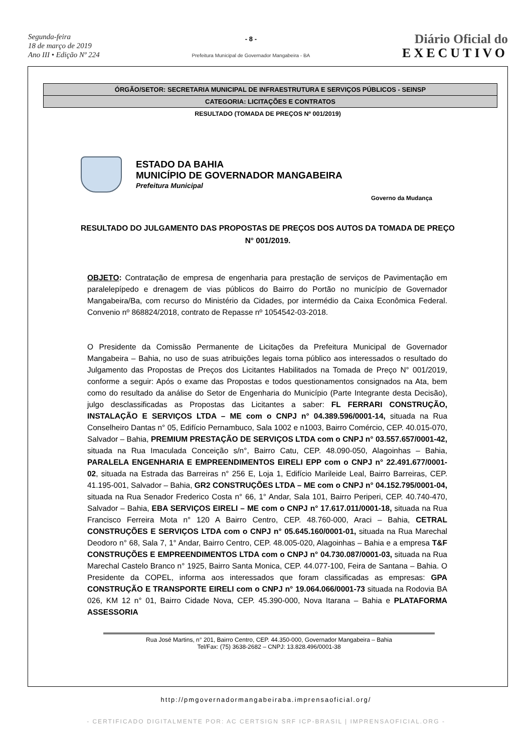Segunda-feira
18 de março de 2019
Ano III • Edição Nº 224
- 8 -
Prefeitura Municipal de Governador Mangabeira - BA
Diário Oficial do
EXECUTIVO
ÓRGÃO/SETOR: SECRETARIA MUNICIPAL DE INFRAESTRUTURA E SERVIÇOS PÚBLICOS - SEINSP
CATEGORIA: LICITAÇÕES E CONTRATOS
RESULTADO (TOMADA DE PREÇOS Nº 001/2019)
ESTADO DA BAHIA
MUNICÍPIO DE GOVERNADOR MANGABEIRA
Prefeitura Municipal
Governo da Mudança
RESULTADO DO JULGAMENTO DAS PROPOSTAS DE PREÇOS DOS AUTOS DA TOMADA DE PREÇO N° 001/2019.
OBJETO: Contratação de empresa de engenharia para prestação de serviços de Pavimentação em paralelepípedo e drenagem de vias públicos do Bairro do Portão no município de Governador Mangabeira/Ba, com recurso do Ministério da Cidades, por intermédio da Caixa Econômica Federal. Convenio nº 868824/2018, contrato de Repasse nº 1054542-03-2018.
O Presidente da Comissão Permanente de Licitações da Prefeitura Municipal de Governador Mangabeira – Bahia, no uso de suas atribuições legais torna público aos interessados o resultado do Julgamento das Propostas de Preços dos Licitantes Habilitados na Tomada de Preço N° 001/2019, conforme a seguir: Após o exame das Propostas e todos questionamentos consignados na Ata, bem como do resultado da análise do Setor de Engenharia do Município (Parte Integrante desta Decisão), julgo desclassificadas as Propostas das Licitantes a saber: FL FERRARI CONSTRUÇÃO, INSTALAÇÃO E SERVIÇOS LTDA – ME com o CNPJ n° 04.389.596/0001-14, situada na Rua Conselheiro Dantas n° 05, Edifício Pernambuco, Sala 1002 e n1003, Bairro Comércio, CEP. 40.015-070, Salvador – Bahia, PREMIUM PRESTAÇÃO DE SERVIÇOS LTDA com o CNPJ n° 03.557.657/0001-42, situada na Rua Imaculada Conceição s/n°, Bairro Catu, CEP. 48.090-050, Alagoinhas – Bahia, PARALELA ENGENHARIA E EMPREENDIMENTOS EIRELI EPP com o CNPJ n° 22.491.677/0001-02, situada na Estrada das Barreiras n° 256 E, Loja 1, Edifício Marileide Leal, Bairro Barreiras, CEP. 41.195-001, Salvador – Bahia, GR2 CONSTRUÇÕES LTDA – ME com o CNPJ n° 04.152.795/0001-04, situada na Rua Senador Frederico Costa n° 66, 1° Andar, Sala 101, Bairro Periperi, CEP. 40.740-470, Salvador – Bahia, EBA SERVIÇOS EIRELI – ME com o CNPJ n° 17.617.011/0001-18, situada na Rua Francisco Ferreira Mota n° 120 A Bairro Centro, CEP. 48.760-000, Araci – Bahia, CETRAL CONSTRUÇÕES E SERVIÇOS LTDA com o CNPJ n° 05.645.160/0001-01, situada na Rua Marechal Deodoro n° 68, Sala 7, 1° Andar, Bairro Centro, CEP. 48.005-020, Alagoinhas – Bahia e a empresa T&F CONSTRUÇÕES E EMPREENDIMENTOS LTDA com o CNPJ n° 04.730.087/0001-03, situada na Rua Marechal Castelo Branco n° 1925, Bairro Santa Monica, CEP. 44.077-100, Feira de Santana – Bahia. O Presidente da COPEL, informa aos interessados que foram classificadas as empresas: GPA CONSTRUÇÃO E TRANSPORTE EIRELI com o CNPJ n° 19.064.066/0001-73 situada na Rodovia BA 026, KM 12 n° 01, Bairro Cidade Nova, CEP. 45.390-000, Nova Itarana – Bahia e PLATAFORMA ASSESSORIA
Rua José Martins, n° 201, Bairro Centro, CEP. 44.350-000, Governador Mangabeira – Bahia
Tel/Fax: (75) 3638-2682 – CNPJ: 13.828.496/0001-38
http://pmgovernadormangabeiraba.imprensaoficial.org/
- CERTIFICADO DIGITALMENTE POR: AC CERTSIGN SRF ICP-BRASIL | IMPRENSAOFICIAL.ORG -